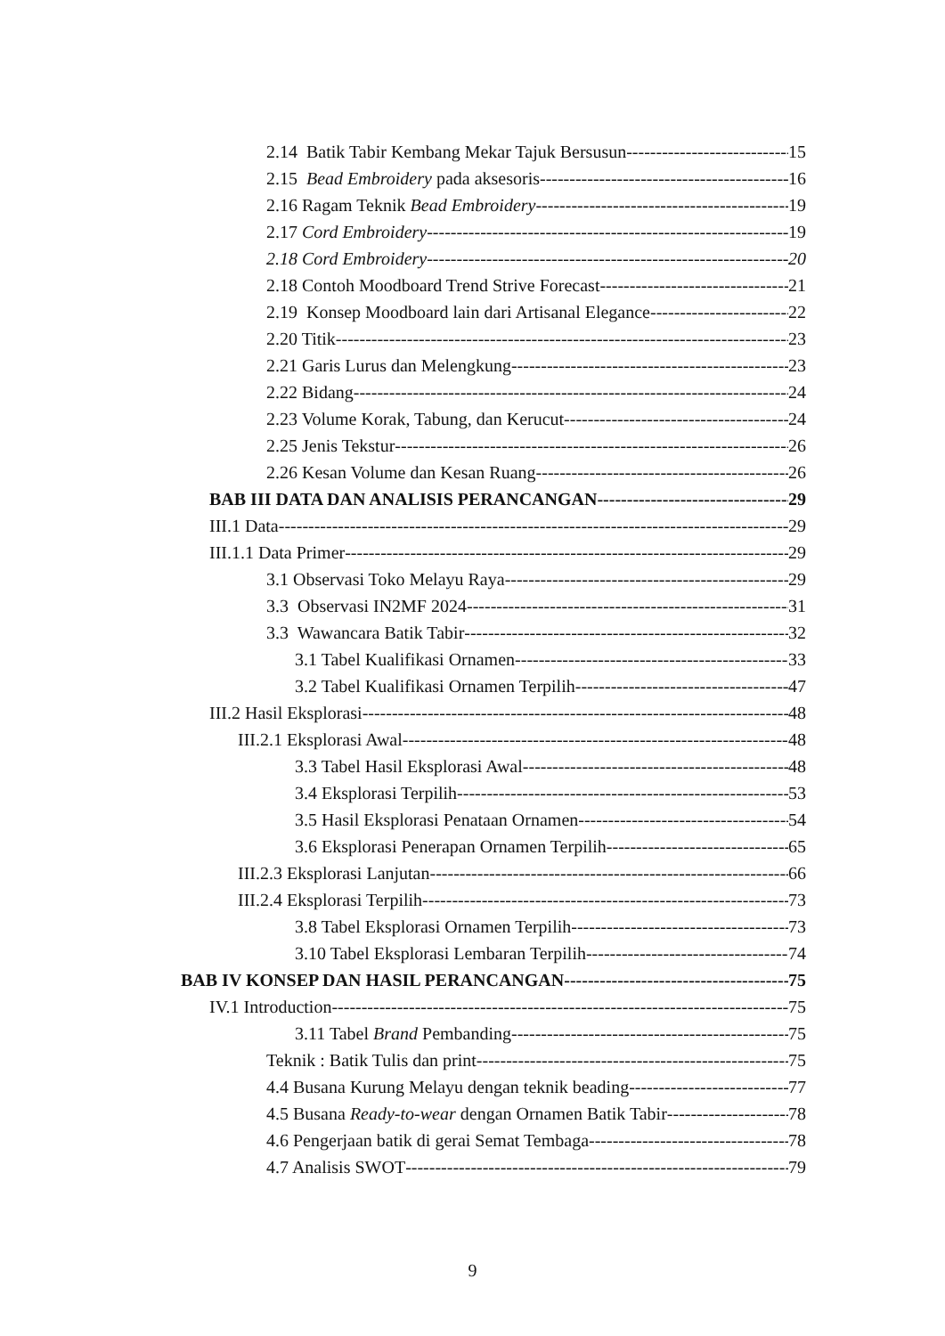2.14 Batik Tabir Kembang Mekar Tajuk Bersusun 15
2.15 Bead Embroidery pada aksesoris 16
2.16 Ragam Teknik Bead Embroidery 19
2.17 Cord Embroidery 19
2.18 Cord Embroidery 20
2.18 Contoh Moodboard Trend Strive Forecast 21
2.19 Konsep Moodboard lain dari Artisanal Elegance 22
2.20 Titik 23
2.21 Garis Lurus dan Melengkung 23
2.22 Bidang 24
2.23 Volume Korak, Tabung, dan Kerucut 24
2.25 Jenis Tekstur 26
2.26 Kesan Volume dan Kesan Ruang 26
BAB III DATA DAN ANALISIS PERANCANGAN 29
III.1 Data 29
III.1.1 Data Primer 29
3.1 Observasi Toko Melayu Raya 29
3.3 Observasi IN2MF 2024 31
3.3 Wawancara Batik Tabir 32
3.1 Tabel Kualifikasi Ornamen 33
3.2 Tabel Kualifikasi Ornamen Terpilih 47
III.2 Hasil Eksplorasi 48
III.2.1 Eksplorasi Awal 48
3.3 Tabel Hasil Eksplorasi Awal 48
3.4 Eksplorasi Terpilih 53
3.5 Hasil Eksplorasi Penataan Ornamen 54
3.6 Eksplorasi Penerapan Ornamen Terpilih 65
III.2.3 Eksplorasi Lanjutan 66
III.2.4 Eksplorasi Terpilih 73
3.8 Tabel Eksplorasi Ornamen Terpilih 73
3.10 Tabel Eksplorasi Lembaran Terpilih 74
BAB IV KONSEP DAN HASIL PERANCANGAN 75
IV.1 Introduction 75
3.11 Tabel Brand Pembanding 75
Teknik : Batik Tulis dan print 75
4.4 Busana Kurung Melayu dengan teknik beading 77
4.5 Busana Ready-to-wear dengan Ornamen Batik Tabir 78
4.6 Pengerjaan batik di gerai Semat Tembaga 78
4.7 Analisis SWOT 79
9